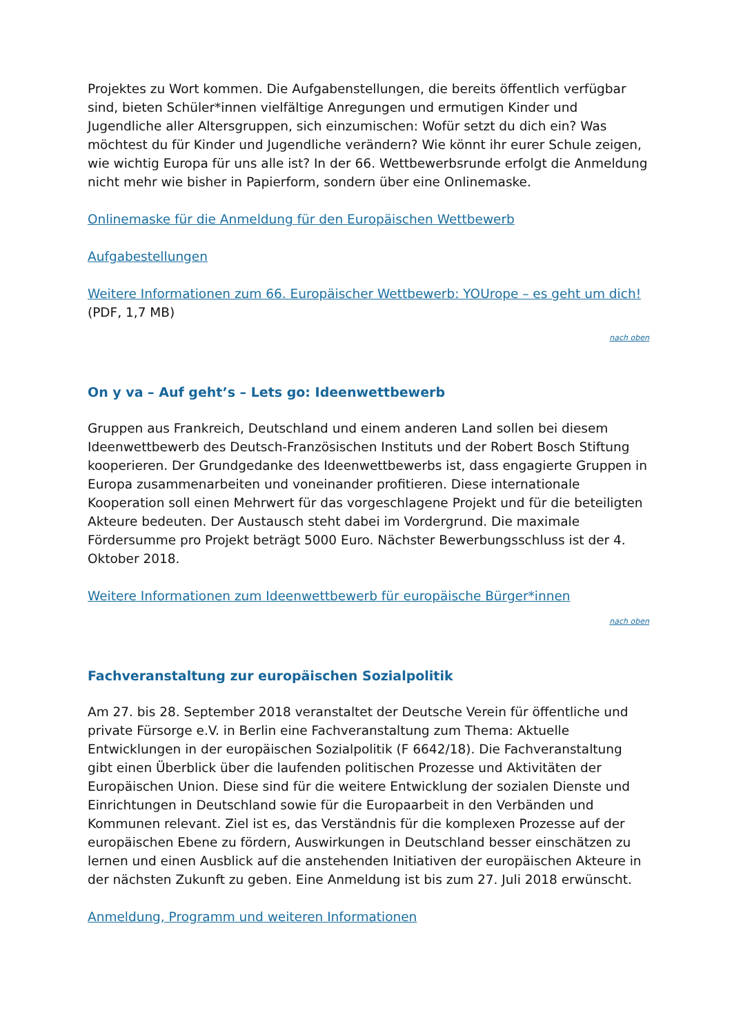Projektes zu Wort kommen. Die Aufgabenstellungen, die bereits öffentlich verfügbar sind, bieten Schüler*innen vielfältige Anregungen und ermutigen Kinder und Jugendliche aller Altersgruppen, sich einzumischen: Wofür setzt du dich ein? Was möchtest du für Kinder und Jugendliche verändern? Wie könnt ihr eurer Schule zeigen, wie wichtig Europa für uns alle ist? In der 66. Wettbewerbsrunde erfolgt die Anmeldung nicht mehr wie bisher in Papierform, sondern über eine Onlinemaske.
Onlinemaske für die Anmeldung für den Europäischen Wettbewerb
Aufgabestellungen
Weitere Informationen zum 66. Europäischer Wettbewerb: YOUrope – es geht um dich! (PDF, 1,7 MB)
nach oben
On y va – Auf geht’s – Lets go: Ideenwettbewerb
Gruppen aus Frankreich, Deutschland und einem anderen Land sollen bei diesem Ideenwettbewerb des Deutsch-Französischen Instituts und der Robert Bosch Stiftung kooperieren. Der Grundgedanke des Ideenwettbewerbs ist, dass engagierte Gruppen in Europa zusammenarbeiten und voneinander profitieren. Diese internationale Kooperation soll einen Mehrwert für das vorgeschlagene Projekt und für die beteiligten Akteure bedeuten. Der Austausch steht dabei im Vordergrund. Die maximale Fördersumme pro Projekt beträgt 5000 Euro. Nächster Bewerbungsschluss ist der 4. Oktober 2018.
Weitere Informationen zum Ideenwettbewerb für europäische Bürger*innen
nach oben
Fachveranstaltung zur europäischen Sozialpolitik
Am 27. bis 28. September 2018 veranstaltet der Deutsche Verein für öffentliche und private Fürsorge e.V. in Berlin eine Fachveranstaltung zum Thema: Aktuelle Entwicklungen in der europäischen Sozialpolitik (F 6642/18). Die Fachveranstaltung gibt einen Überblick über die laufenden politischen Prozesse und Aktivitäten der Europäischen Union. Diese sind für die weitere Entwicklung der sozialen Dienste und Einrichtungen in Deutschland sowie für die Europaarbeit in den Verbänden und Kommunen relevant. Ziel ist es, das Verständnis für die komplexen Prozesse auf der europäischen Ebene zu fördern, Auswirkungen in Deutschland besser einschätzen zu lernen und einen Ausblick auf die anstehenden Initiativen der europäischen Akteure in der nächsten Zukunft zu geben. Eine Anmeldung ist bis zum 27. Juli 2018 erwünscht.
Anmeldung, Programm und weiteren Informationen